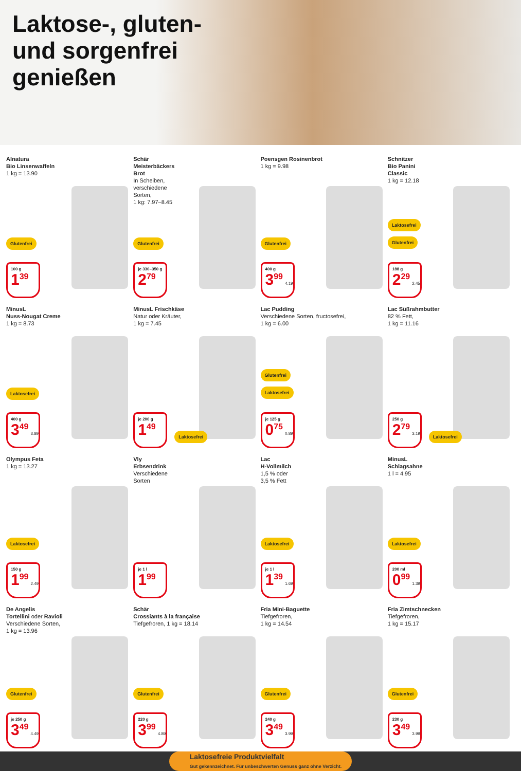Laktose-, gluten-
und sorgenfrei
genießen
Alnatura
Bio Linsenwaffeln
1 kg = 13.90
Glutenfrei
100 g
1<sup>39</sup>
Schär
Meisterbäckers
Brot
In Scheiben,
verschiedene
Sorten,
1 kg: 7.97–8.45
Glutenfrei
je 330–350 g
2<sup>79</sup>
Poensgen Rosinenbrot
1 kg = 9.98
Glutenfrei
400 g
3<sup>99</sup> 4.19
Schnitzer
Bio Panini
Classic
1 kg = 12.18
Laktosefrei
Glutenfrei
188 g
2<sup>29</sup> 2.45
MinusL
Nuss-Nougat Creme
1 kg = 8.73
Laktosefrei
400 g
3<sup>49</sup> 3.89
MinusL Frischkäse
Natur oder Kräuter,
1 kg = 7.45
je 200 g
1<sup>49</sup>
Laktosefrei
Lac Pudding
Verschiedene Sorten, fructosefrei,
1 kg = 6.00
Glutenfrei
Laktosefrei
je 125 g
0<sup>75</sup> 0.89
Lac Süßrahmbutter
82 % Fett,
1 kg = 11.16
250 g
2<sup>79</sup> 3.19
Laktosefrei
Olympus Feta
1 kg = 13.27
Laktosefrei
150 g
1<sup>99</sup> 2.49
Vly
Erbsendrink
Verschiedene
Sorten
je 1 l
1<sup>99</sup>
Lac
H-Vollmilch
1,5 % oder
3,5 % Fett
Laktosefrei
je 1 l
1<sup>39</sup> 1.69
MinusL
Schlagsahne
1 l = 4.95
Laktosefrei
200 ml
0<sup>99</sup> 1.39
De Angelis
Tortellini oder Ravioli
Verschiedene Sorten,
1 kg = 13.96
Glutenfrei
je 250 g
3<sup>49</sup> 4.49
Schär
Crossiants à la française
Tiefgefroren, 1 kg = 18.14
Glutenfrei
220 g
3<sup>99</sup> 4.89
Fria Mini-Baguette
Tiefgefroren,
1 kg = 14.54
Glutenfrei
240 g
3<sup>49</sup> 3.99
Fria Zimtschnecken
Tiefgefroren,
1 kg = 15.17
Glutenfrei
230 g
3<sup>49</sup> 3.99
Laktosefreie Produktvielfalt
Gut gekennzeichnet. Für unbeschwerten Genuss ganz ohne Verzicht.